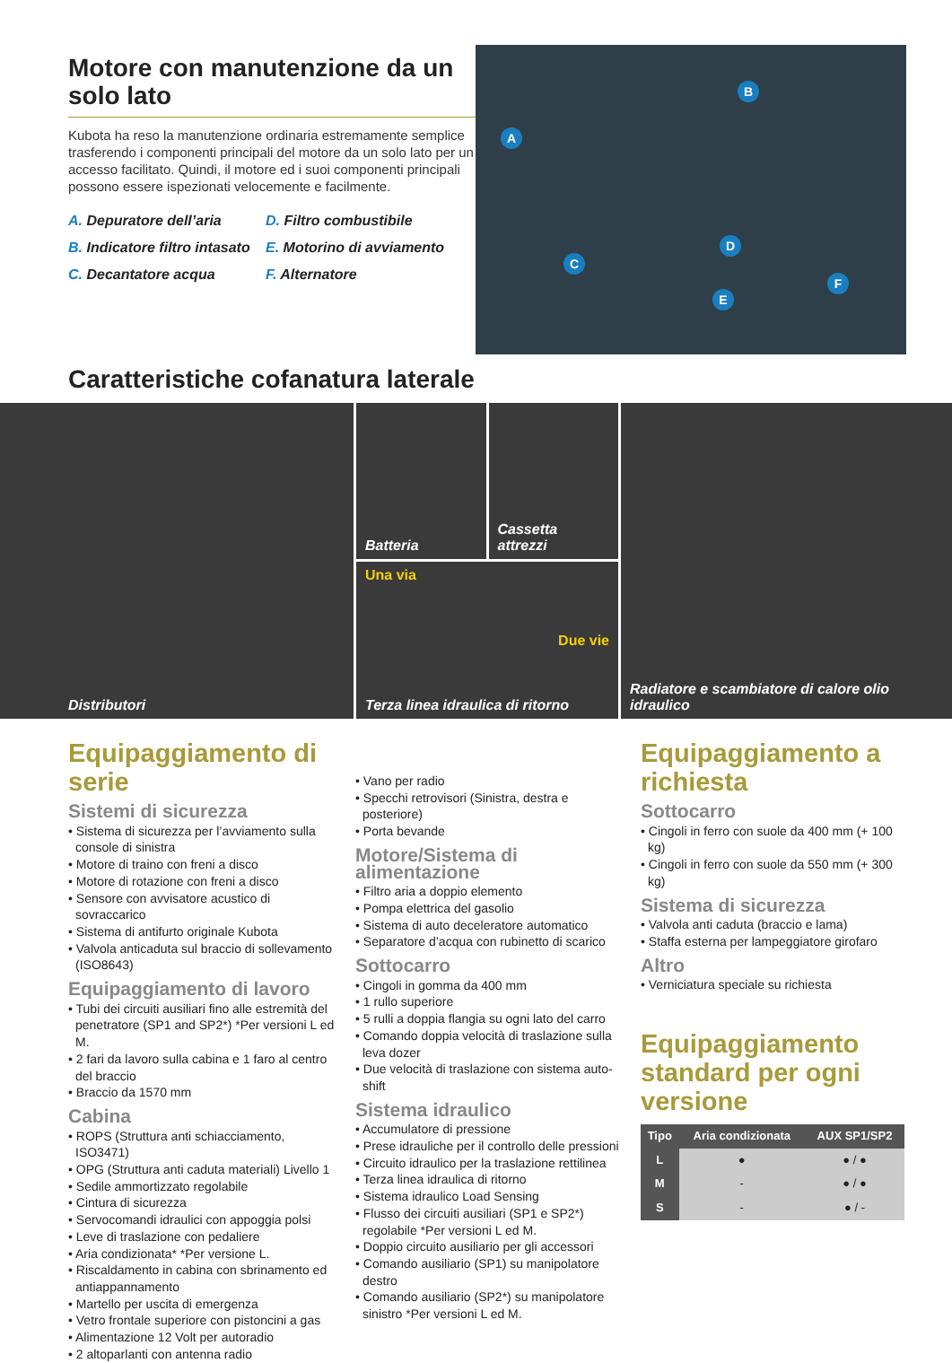Motore con manutenzione da un solo lato
Kubota ha reso la manutenzione ordinaria estremamente semplice trasferendo i componenti principali del motore da un solo lato per un accesso facilitato. Quindi, il motore ed i suoi componenti principali possono essere ispezionati velocemente e facilmente.
A. Depuratore dell’aria
D. Filtro combustibile
B. Indicatore filtro intasato
E. Motorino di avviamento
C. Decantatore acqua
F. Alternatore
A
B
C
D
E
F
Caratteristiche cofanatura laterale
Distributori
Batteria Cassetta attrezzi
Una via
Due vie
Terza linea idraulica di ritorno
Radiatore e scambiatore di calore olio idraulico
Equipaggiamento di serie
Sistemi di sicurezza
• Sistema di sicurezza per l’avviamento sulla console di sinistra
• Motore di traino con freni a disco
• Motore di rotazione con freni a disco
• Sensore con avvisatore acustico di sovraccarico
• Sistema di antifurto originale Kubota
• Valvola anticaduta sul braccio di sollevamento (ISO8643)
Equipaggiamento di lavoro
• Tubi dei circuiti ausiliari fino alle estremità del penetratore (SP1 and SP2*) *Per versioni L ed M.
• 2 fari da lavoro sulla cabina e 1 faro al centro del braccio
• Braccio da 1570 mm
Cabina
• ROPS (Struttura anti schiacciamento, ISO3471)
• OPG (Struttura anti caduta materiali) Livello 1
• Sedile ammortizzato regolabile
• Cintura di sicurezza
• Servocomandi idraulici con appoggia polsi
• Leve di traslazione con pedaliere
• Aria condizionata* *Per versione L.
• Riscaldamento in cabina con sbrinamento ed antiappannamento
• Martello per uscita di emergenza
• Vetro frontale superiore con pistoncini a gas
• Alimentazione 12 Volt per autoradio
• 2 altoparlanti con antenna radio
• Vano per radio
• Specchi retrovisori (Sinistra, destra e posteriore)
• Porta bevande
Motore/Sistema di alimentazione
• Filtro aria a doppio elemento
• Pompa elettrica del gasolio
• Sistema di auto deceleratore automatico
• Separatore d’acqua con rubinetto di scarico
Sottocarro
• Cingoli in gomma da 400 mm
• 1 rullo superiore
• 5 rulli a doppia flangia su ogni lato del carro
• Comando doppia velocità di traslazione sulla leva dozer
• Due velocità di traslazione con sistema auto-shift
Sistema idraulico
• Accumulatore di pressione
• Prese idrauliche per il controllo delle pressioni
• Circuito idraulico per la traslazione rettilinea
• Terza linea idraulica di ritorno
• Sistema idraulico Load Sensing
• Flusso dei circuiti ausiliari (SP1 e SP2*) regolabile *Per versioni L ed M.
• Doppio circuito ausiliario per gli accessori
• Comando ausiliario (SP1) su manipolatore destro
• Comando ausiliario (SP2*) su manipolatore sinistro *Per versioni L ed M.
Equipaggiamento a richiesta
Sottocarro
• Cingoli in ferro con suole da 400 mm (+ 100 kg)
• Cingoli in ferro con suole da 550 mm (+ 300 kg)
Sistema di sicurezza
• Valvola anti caduta (braccio e lama)
• Staffa esterna per lampeggiatore girofaro
Altro
• Verniciatura speciale su richiesta
Equipaggiamento standard per ogni versione
| Tipo | Aria condizionata | AUX SP1/SP2 |
| --- | --- | --- |
| L | ● | ● / ● |
| M | - | ● / ● |
| S | - | ● / - |